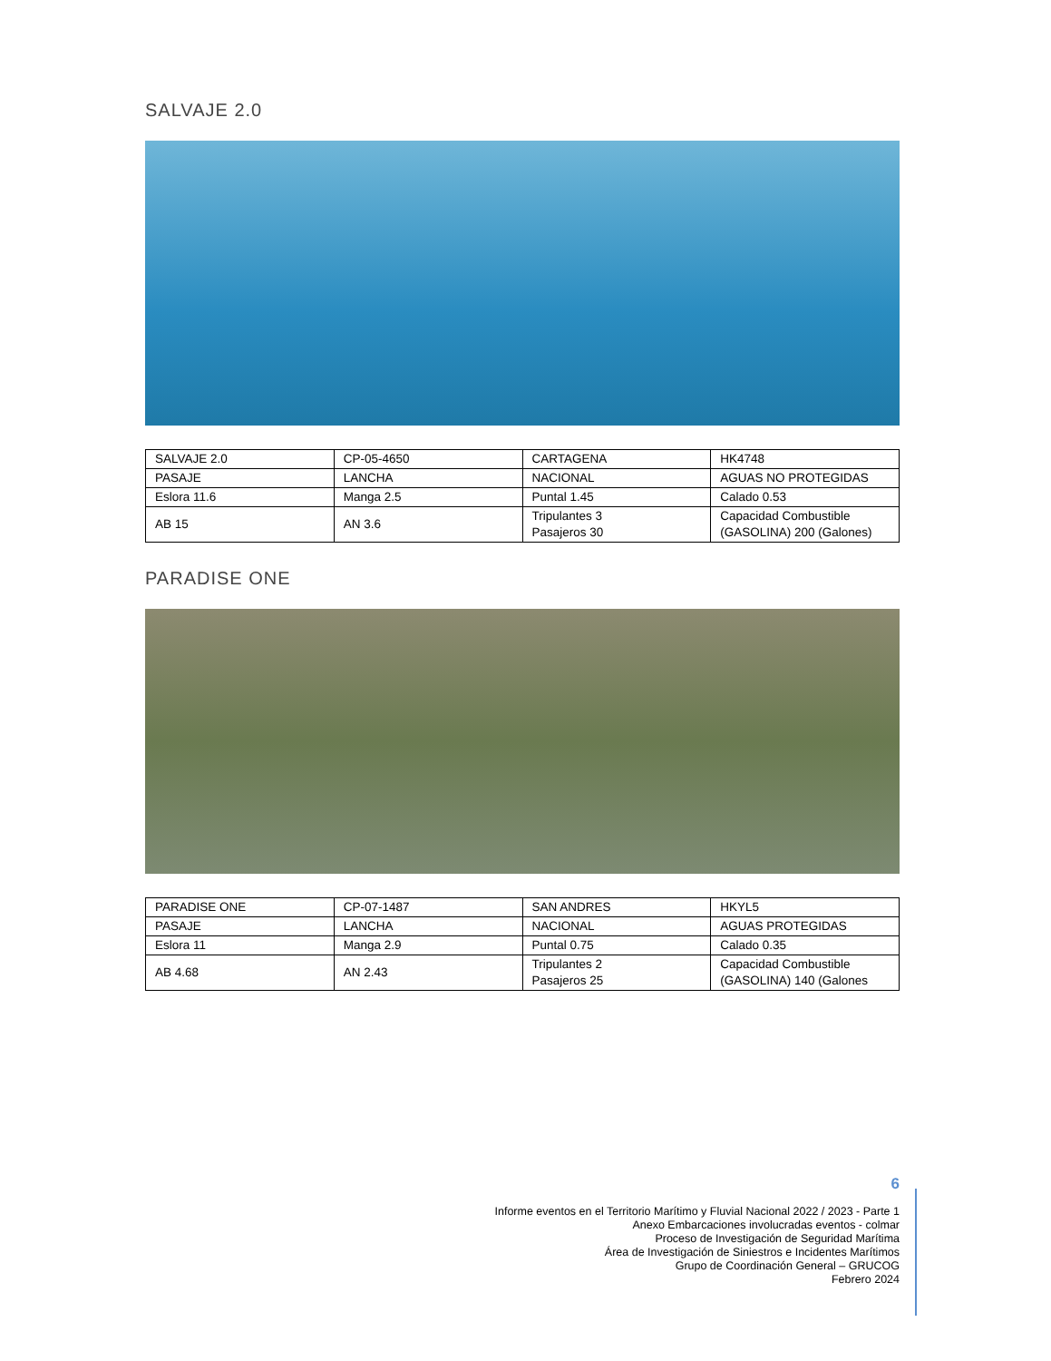SALVAJE 2.0
| SALVAJE 2.0 | CP-05-4650 | CARTAGENA | HK4748 |
| PASAJE | LANCHA | NACIONAL | AGUAS NO PROTEGIDAS |
| Eslora 11.6 | Manga 2.5 | Puntal 1.45 | Calado 0.53 |
| AB 15 | AN 3.6 | Tripulantes 3 Pasajeros 30 | Capacidad Combustible (GASOLINA) 200 (Galones) |
PARADISE ONE
| PARADISE ONE | CP-07-1487 | SAN ANDRES | HKYL5 |
| PASAJE | LANCHA | NACIONAL | AGUAS PROTEGIDAS |
| Eslora 11 | Manga 2.9 | Puntal 0.75 | Calado 0.35 |
| AB 4.68 | AN 2.43 | Tripulantes 2 Pasajeros 25 | Capacidad Combustible (GASOLINA) 140 (Galones |
6
Informe eventos en el Territorio Marítimo y Fluvial Nacional 2022 / 2023 - Parte 1
Anexo Embarcaciones involucradas eventos - colmar
Proceso de Investigación de Seguridad Marítima
Área de Investigación de Siniestros e Incidentes Marítimos
Grupo de Coordinación General – GRUCOG
Febrero 2024